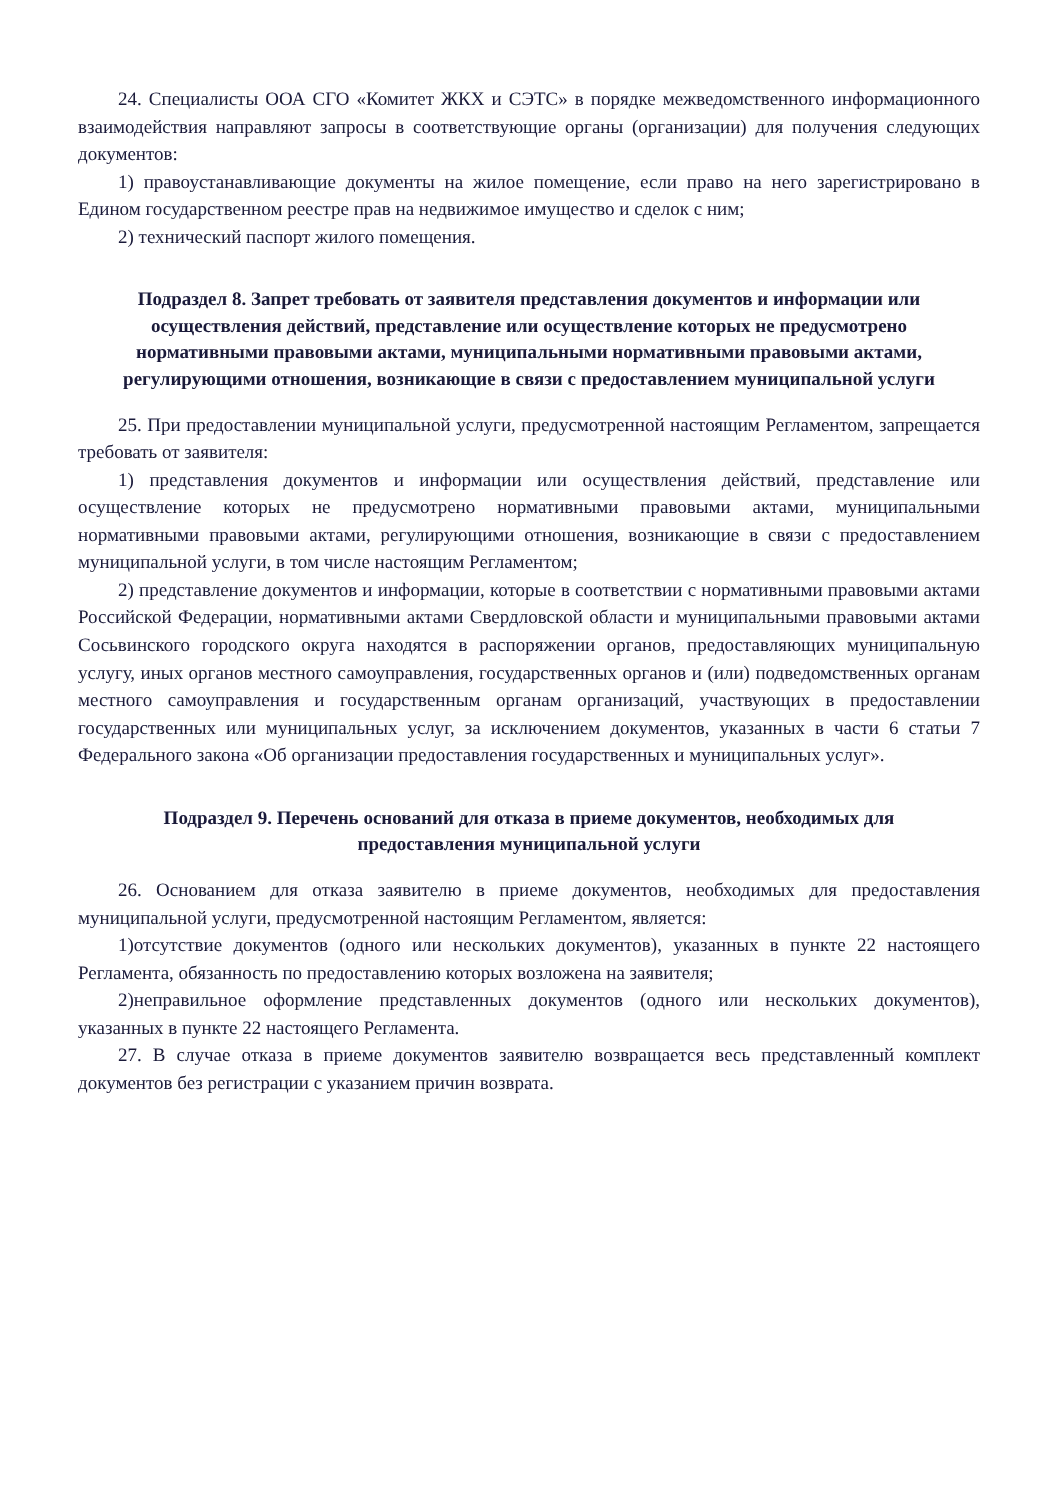24. Специалисты ООА СГО «Комитет ЖКХ и СЭТС» в порядке межведомственного информационного взаимодействия направляют запросы в соответствующие органы (организации) для получения следующих документов:
1) правоустанавливающие документы на жилое помещение, если право на него зарегистрировано в Едином государственном реестре прав на недвижимое имущество и сделок с ним;
2) технический паспорт жилого помещения.
Подраздел 8. Запрет требовать от заявителя представления документов и информации или осуществления действий, представление или осуществление которых не предусмотрено нормативными правовыми актами, муниципальными нормативными правовыми актами, регулирующими отношения, возникающие в связи с предоставлением муниципальной услуги
25. При предоставлении муниципальной услуги, предусмотренной настоящим Регламентом, запрещается требовать от заявителя:
1) представления документов и информации или осуществления действий, представление или осуществление которых не предусмотрено нормативными правовыми актами, муниципальными нормативными правовыми актами, регулирующими отношения, возникающие в связи с предоставлением муниципальной услуги, в том числе настоящим Регламентом;
2) представление документов и информации, которые в соответствии с нормативными правовыми актами Российской Федерации, нормативными актами Свердловской области и муниципальными правовыми актами Сосьвинского городского округа находятся в распоряжении органов, предоставляющих муниципальную услугу, иных органов местного самоуправления, государственных органов и (или) подведомственных органам местного самоуправления и государственным органам организаций, участвующих в предоставлении государственных или муниципальных услуг, за исключением документов, указанных в части 6 статьи 7 Федерального закона «Об организации предоставления государственных и муниципальных услуг».
Подраздел 9. Перечень оснований для отказа в приеме документов, необходимых для предоставления муниципальной услуги
26. Основанием для отказа заявителю в приеме документов, необходимых для предоставления муниципальной услуги, предусмотренной настоящим Регламентом, является:
1)отсутствие документов (одного или нескольких документов), указанных в пункте 22 настоящего Регламента, обязанность по предоставлению которых возложена на заявителя;
2)неправильное оформление представленных документов (одного или нескольких документов), указанных в пункте 22 настоящего Регламента.
27. В случае отказа в приеме документов заявителю возвращается весь представленный комплект документов без регистрации с указанием причин возврата.